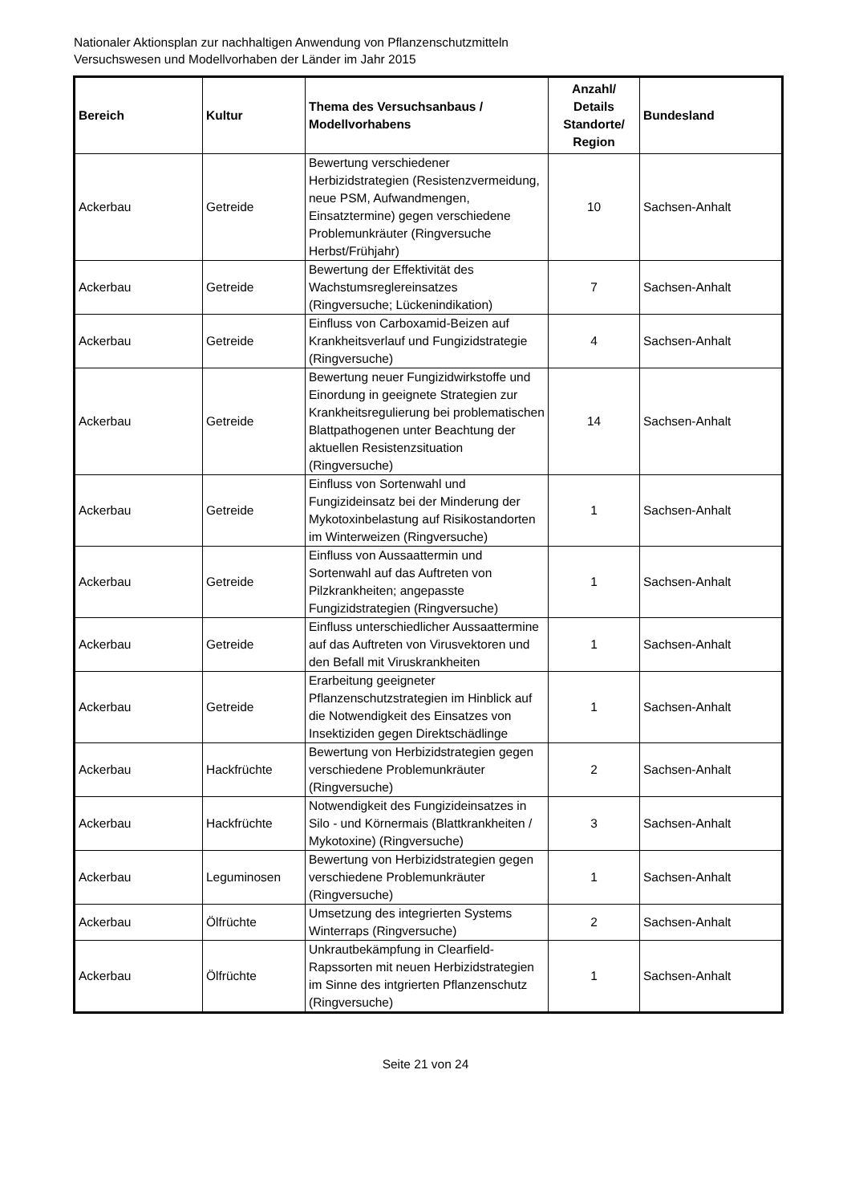Nationaler Aktionsplan zur nachhaltigen Anwendung von Pflanzenschutzmitteln
Versuchswesen und Modellvorhaben der Länder im Jahr 2015
| Bereich | Kultur | Thema des Versuchsanbaus / Modellvorhabens | Anzahl/ Details Standorte/ Region | Bundesland |
| --- | --- | --- | --- | --- |
| Ackerbau | Getreide | Bewertung verschiedener Herbizidstrategien (Resistenzvermeidung, neue PSM, Aufwandmengen, Einsatztermine) gegen verschiedene Problemunkräuter (Ringversuche Herbst/Frühjahr) | 10 | Sachsen-Anhalt |
| Ackerbau | Getreide | Bewertung der Effektivität des Wachstumsreglereinsatzes (Ringversuche; Lückenindikation) | 7 | Sachsen-Anhalt |
| Ackerbau | Getreide | Einfluss von Carboxamid-Beizen auf Krankheitsverlauf und Fungizidstrategie (Ringversuche) | 4 | Sachsen-Anhalt |
| Ackerbau | Getreide | Bewertung neuer Fungizidwirkstoffe und Einordung in geeignete Strategien zur Krankheitsregulierung bei problematischen Blattpathogenen unter Beachtung der aktuellen Resistenzsituation (Ringversuche) | 14 | Sachsen-Anhalt |
| Ackerbau | Getreide | Einfluss von Sortenwahl und Fungizideinsatz bei der Minderung der Mykotoxinbelastung auf Risikostandorten im Winterweizen (Ringversuche) | 1 | Sachsen-Anhalt |
| Ackerbau | Getreide | Einfluss von Aussaattermin und Sortenwahl auf das Auftreten von Pilzkrankheiten; angepasste Fungizidstrategien (Ringversuche) | 1 | Sachsen-Anhalt |
| Ackerbau | Getreide | Einfluss unterschiedlicher Aussaattermine auf das Auftreten von Virusvektoren und den Befall mit Viruskrankheiten | 1 | Sachsen-Anhalt |
| Ackerbau | Getreide | Erarbeitung geeigneter Pflanzenschutzstrategien im Hinblick auf die Notwendigkeit des Einsatzes von Insektiziden gegen Direktschädlinge | 1 | Sachsen-Anhalt |
| Ackerbau | Hackfrüchte | Bewertung von Herbizidstrategien gegen verschiedene Problemunkräuter (Ringversuche) | 2 | Sachsen-Anhalt |
| Ackerbau | Hackfrüchte | Notwendigkeit des Fungizideinsatzes in Silo - und Körnermais (Blattkrankheiten / Mykotoxine) (Ringversuche) | 3 | Sachsen-Anhalt |
| Ackerbau | Leguminosen | Bewertung von Herbizidstrategien gegen verschiedene Problemunkräuter (Ringversuche) | 1 | Sachsen-Anhalt |
| Ackerbau | Ölfrüchte | Umsetzung des integrierten Systems Winterraps (Ringversuche) | 2 | Sachsen-Anhalt |
| Ackerbau | Ölfrüchte | Unkrautbekämpfung in Clearfield-Rapssorten mit neuen Herbizidstrategien im Sinne des intgrierten Pflanzenschutz (Ringversuche) | 1 | Sachsen-Anhalt |
Seite 21 von 24